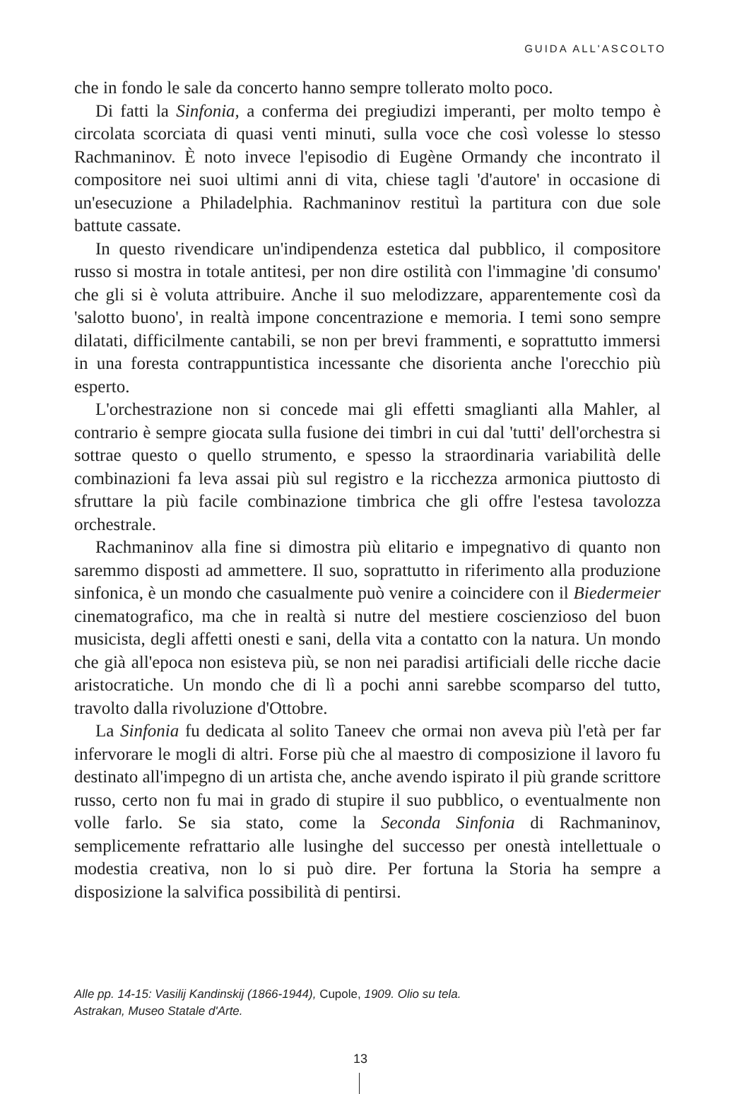GUIDA ALL'ASCOLTO
che in fondo le sale da concerto hanno sempre tollerato molto poco.
Di fatti la Sinfonia, a conferma dei pregiudizi imperanti, per molto tempo è circolata scorciata di quasi venti minuti, sulla voce che così volesse lo stesso Rachmaninov. È noto invece l'episodio di Eugène Ormandy che incontrato il compositore nei suoi ultimi anni di vita, chiese tagli 'd'autore' in occasione di un'esecuzione a Philadelphia. Rachmaninov restituì la partitura con due sole battute cassate.
In questo rivendicare un'indipendenza estetica dal pubblico, il compositore russo si mostra in totale antitesi, per non dire ostilità con l'immagine 'di consumo' che gli si è voluta attribuire. Anche il suo melodizzare, apparentemente così da 'salotto buono', in realtà impone concentrazione e memoria. I temi sono sempre dilatati, difficilmente cantabili, se non per brevi frammenti, e soprattutto immersi in una foresta contrappuntistica incessante che disorienta anche l'orecchio più esperto.
L'orchestrazione non si concede mai gli effetti smaglianti alla Mahler, al contrario è sempre giocata sulla fusione dei timbri in cui dal 'tutti' dell'orchestra si sottrae questo o quello strumento, e spesso la straordinaria variabilità delle combinazioni fa leva assai più sul registro e la ricchezza armonica piuttosto di sfruttare la più facile combinazione timbrica che gli offre l'estesa tavolozza orchestrale.
Rachmaninov alla fine si dimostra più elitario e impegnativo di quanto non saremmo disposti ad ammettere. Il suo, soprattutto in riferimento alla produzione sinfonica, è un mondo che casualmente può venire a coincidere con il Biedermeier cinematografico, ma che in realtà si nutre del mestiere coscienzioso del buon musicista, degli affetti onesti e sani, della vita a contatto con la natura. Un mondo che già all'epoca non esisteva più, se non nei paradisi artificiali delle ricche dacie aristocratiche. Un mondo che di lì a pochi anni sarebbe scomparso del tutto, travolto dalla rivoluzione d'Ottobre.
La Sinfonia fu dedicata al solito Taneev che ormai non aveva più l'età per far infervorare le mogli di altri. Forse più che al maestro di composizione il lavoro fu destinato all'impegno di un artista che, anche avendo ispirato il più grande scrittore russo, certo non fu mai in grado di stupire il suo pubblico, o eventualmente non volle farlo. Se sia stato, come la Seconda Sinfonia di Rachmaninov, semplicemente refrattario alle lusinghe del successo per onestà intellettuale o modestia creativa, non lo si può dire. Per fortuna la Storia ha sempre a disposizione la salvifica possibilità di pentirsi.
Alle pp. 14-15: Vasilij Kandinskij (1866-1944), Cupole, 1909. Olio su tela.
Astrakan, Museo Statale d'Arte.
13